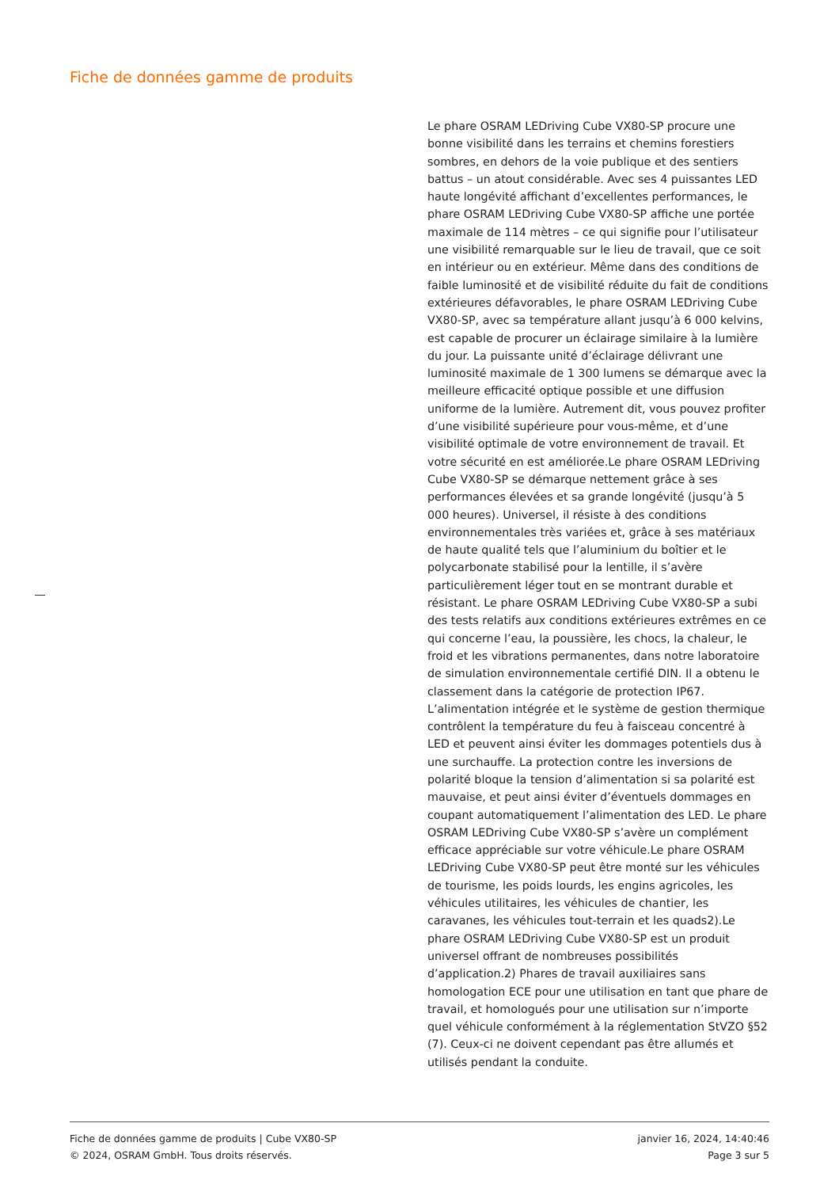Fiche de données gamme de produits
Le phare OSRAM LEDriving Cube VX80-SP procure une bonne visibilité dans les terrains et chemins forestiers sombres, en dehors de la voie publique et des sentiers battus – un atout considérable. Avec ses 4 puissantes LED haute longévité affichant d’excellentes performances, le phare OSRAM LEDriving Cube VX80-SP affiche une portée maximale de 114 mètres – ce qui signifie pour l’utilisateur une visibilité remarquable sur le lieu de travail, que ce soit en intérieur ou en extérieur. Même dans des conditions de faible luminosité et de visibilité réduite du fait de conditions extérieures défavorables, le phare OSRAM LEDriving Cube VX80-SP, avec sa température allant jusqu’à 6 000 kelvins, est capable de procurer un éclairage similaire à la lumière du jour. La puissante unité d’éclairage délivrant une luminosité maximale de 1 300 lumens se démarque avec la meilleure efficacité optique possible et une diffusion uniforme de la lumière. Autrement dit, vous pouvez profiter d’une visibilité supérieure pour vous-même, et d’une visibilité optimale de votre environnement de travail. Et votre sécurité en est améliorée.Le phare OSRAM LEDriving Cube VX80-SP se démarque nettement grâce à ses performances élevées et sa grande longévité (jusqu’à 5 000 heures). Universel, il résiste à des conditions environnementales très variées et, grâce à ses matériaux de haute qualité tels que l’aluminium du boîtier et le polycarbonate stabilisé pour la lentille, il s’avère particulièrement léger tout en se montrant durable et résistant. Le phare OSRAM LEDriving Cube VX80-SP a subi des tests relatifs aux conditions extérieures extrêmes en ce qui concerne l’eau, la poussière, les chocs, la chaleur, le froid et les vibrations permanentes, dans notre laboratoire de simulation environnementale certifié DIN. Il a obtenu le classement dans la catégorie de protection IP67. L’alimentation intégrée et le système de gestion thermique contrôlent la température du feu à faisceau concentré à LED et peuvent ainsi éviter les dommages potentiels dus à une surchauffe. La protection contre les inversions de polarité bloque la tension d’alimentation si sa polarité est mauvaise, et peut ainsi éviter d’éventuels dommages en coupant automatiquement l’alimentation des LED. Le phare OSRAM LEDriving Cube VX80-SP s’avère un complément efficace appréciable sur votre véhicule.Le phare OSRAM LEDriving Cube VX80-SP peut être monté sur les véhicules de tourisme, les poids lourds, les engins agricoles, les véhicules utilitaires, les véhicules de chantier, les caravanes, les véhicules tout-terrain et les quads2).Le phare OSRAM LEDriving Cube VX80-SP est un produit universel offrant de nombreuses possibilités d’application.2) Phares de travail auxiliaires sans homologation ECE pour une utilisation en tant que phare de travail, et homologués pour une utilisation sur n’importe quel véhicule conformément à la réglementation StVZO §52 (7). Ceux-ci ne doivent cependant pas être allumés et utilisés pendant la conduite.
Fiche de données gamme de produits | Cube VX80-SP
© 2024, OSRAM GmbH. Tous droits réservés.
janvier 16, 2024, 14:40:46
Page 3 sur 5